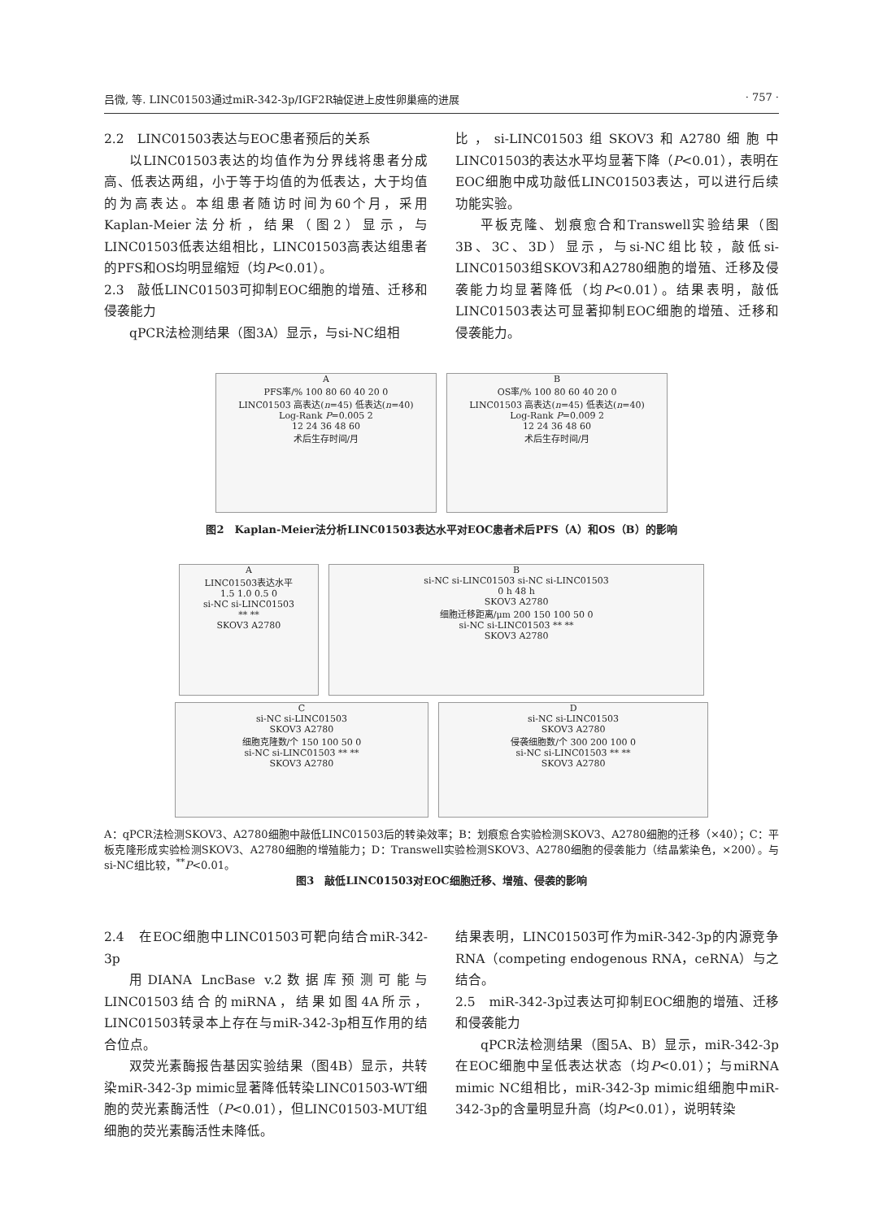吕微, 等. LINC01503通过miR-342-3p/IGF2R轴促进上皮性卵巢癌的进展 · 757 ·
2.2　LINC01503表达与EOC患者预后的关系
以LINC01503表达的均值作为分界线将患者分成高、低表达两组，小于等于均值的为低表达，大于均值的为高表达。本组患者随访时间为60个月，采用Kaplan-Meier法分析，结果（图2）显示，与LINC01503低表达组相比，LINC01503高表达组患者的PFS和OS均明显缩短（均P<0.01）。
2.3　敲低LINC01503可抑制EOC细胞的增殖、迁移和侵袭能力
qPCR法检测结果（图3A）显示，与si-NC组相
比，si-LINC01503组SKOV3和A2780细胞中LINC01503的表达水平均显著下降（P<0.01），表明在EOC细胞中成功敲低LINC01503表达，可以进行后续功能实验。
平板克隆、划痕愈合和Transwell实验结果（图3B、3C、3D）显示，与si-NC组比较，敲低si-LINC01503组SKOV3和A2780细胞的增殖、迁移及侵袭能力均显著降低（均P<0.01）。结果表明，敲低LINC01503表达可显著抑制EOC细胞的增殖、迁移和侵袭能力。
A
PFS率/% 100 80 60 40 20 0
LINC01503 高表达(n=45) 低表达(n=40)
Log-Rank P=0.005 2
12 24 36 48 60
术后生存时间/月
B
OS率/% 100 80 60 40 20 0
LINC01503 高表达(n=45) 低表达(n=40)
Log-Rank P=0.009 2
12 24 36 48 60
术后生存时间/月
图2　Kaplan-Meier法分析LINC01503表达水平对EOC患者术后PFS（A）和OS（B）的影响
A
LINC01503表达水平
1.5 1.0 0.5 0
si-NC si-LINC01503
** **
SKOV3 A2780
B
si-NC si-LINC01503 si-NC si-LINC01503
0 h 48 h
SKOV3 A2780
细胞迁移距离/μm 200 150 100 50 0
si-NC si-LINC01503 ** **
SKOV3 A2780
C
si-NC si-LINC01503
SKOV3 A2780
细胞克隆数/个 150 100 50 0
si-NC si-LINC01503 ** **
SKOV3 A2780
D
si-NC si-LINC01503
SKOV3 A2780
侵袭细胞数/个 300 200 100 0
si-NC si-LINC01503 ** **
SKOV3 A2780
A：qPCR法检测SKOV3、A2780细胞中敲低LINC01503后的转染效率；B：划痕愈合实验检测SKOV3、A2780细胞的迁移（×40）；C：平板克隆形成实验检测SKOV3、A2780细胞的增殖能力；D：Transwell实验检测SKOV3、A2780细胞的侵袭能力（结晶紫染色，×200）。与si-NC组比较，<sup>**</sup>P<0.01。
图3　敲低LINC01503对EOC细胞迁移、增殖、侵袭的影响
2.4　在EOC细胞中LINC01503可靶向结合miR-342-3p
用DIANA LncBase v.2数据库预测可能与LINC01503结合的miRNA，结果如图4A所示，LINC01503转录本上存在与miR-342-3p相互作用的结合位点。
双荧光素酶报告基因实验结果（图4B）显示，共转染miR-342-3p mimic显著降低转染LINC01503-WT细胞的荧光素酶活性（P<0.01），但LINC01503-MUT组细胞的荧光素酶活性未降低。
结果表明，LINC01503可作为miR-342-3p的内源竞争RNA（competing endogenous RNA，ceRNA）与之结合。
2.5　miR-342-3p过表达可抑制EOC细胞的增殖、迁移和侵袭能力
qPCR法检测结果（图5A、B）显示，miR-342-3p在EOC细胞中呈低表达状态（均P<0.01）；与miRNA mimic NC组相比，miR-342-3p mimic组细胞中miR-342-3p的含量明显升高（均P<0.01），说明转染